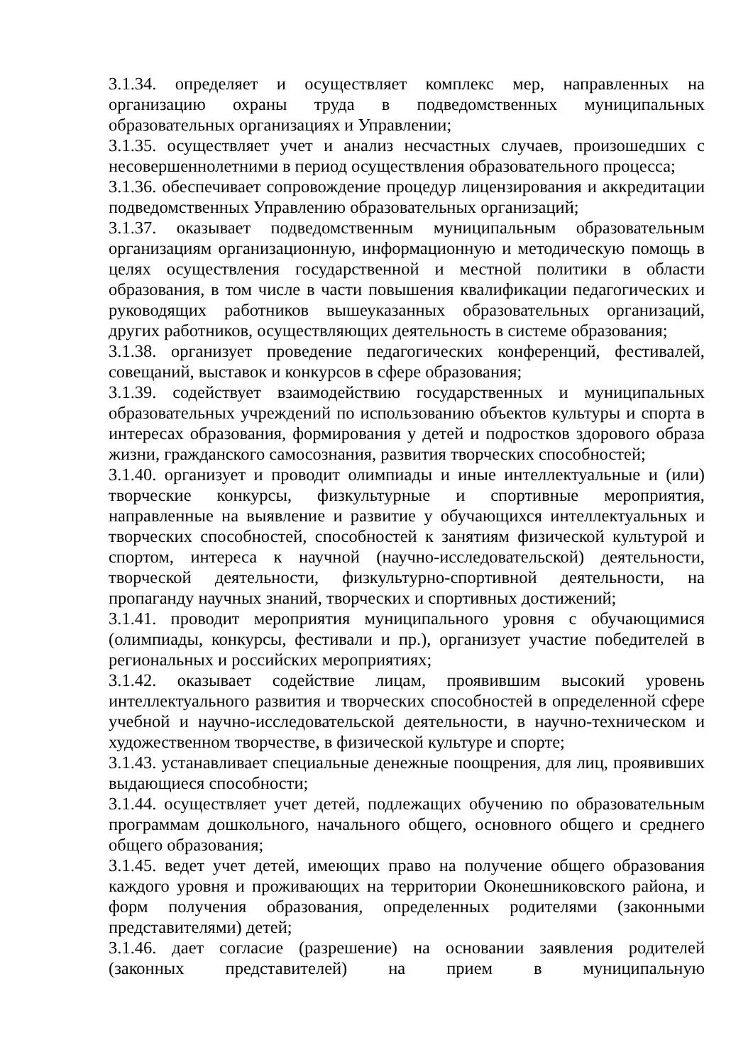3.1.34. определяет и осуществляет комплекс мер, направленных на организацию охраны труда в подведомственных муниципальных образовательных организациях и Управлении;
3.1.35. осуществляет учет и анализ несчастных случаев, произошедших с несовершеннолетними в период осуществления образовательного процесса;
3.1.36. обеспечивает сопровождение процедур лицензирования и аккредитации подведомственных Управлению образовательных организаций;
3.1.37. оказывает подведомственным муниципальным образовательным организациям организационную, информационную и методическую помощь в целях осуществления государственной и местной политики в области образования, в том числе в части повышения квалификации педагогических и руководящих работников вышеуказанных образовательных организаций, других работников, осуществляющих деятельность в системе образования;
3.1.38. организует проведение педагогических конференций, фестивалей, совещаний, выставок и конкурсов в сфере образования;
3.1.39. содействует взаимодействию государственных и муниципальных образовательных учреждений по использованию объектов культуры и спорта в интересах образования, формирования у детей и подростков здорового образа жизни, гражданского самосознания, развития творческих способностей;
3.1.40. организует и проводит олимпиады и иные интеллектуальные и (или) творческие конкурсы, физкультурные и спортивные мероприятия, направленные на выявление и развитие у обучающихся интеллектуальных и творческих способностей, способностей к занятиям физической культурой и спортом, интереса к научной (научно-исследовательской) деятельности, творческой деятельности, физкультурно-спортивной деятельности, на пропаганду научных знаний, творческих и спортивных достижений;
3.1.41. проводит мероприятия муниципального уровня с обучающимися (олимпиады, конкурсы, фестивали и пр.), организует участие победителей в региональных и российских мероприятиях;
3.1.42. оказывает содействие лицам, проявившим высокий уровень интеллектуального развития и творческих способностей в определенной сфере учебной и научно-исследовательской деятельности, в научно-техническом и художественном творчестве, в физической культуре и спорте;
3.1.43. устанавливает специальные денежные поощрения, для лиц, проявивших выдающиеся способности;
3.1.44. осуществляет учет детей, подлежащих обучению по образовательным программам дошкольного, начального общего, основного общего и среднего общего образования;
3.1.45. ведет учет детей, имеющих право на получение общего образования каждого уровня и проживающих на территории Оконешниковского района, и форм получения образования, определенных родителями (законными представителями) детей;
3.1.46. дает согласие (разрешение) на основании заявления родителей (законных представителей) на прием в муниципальную